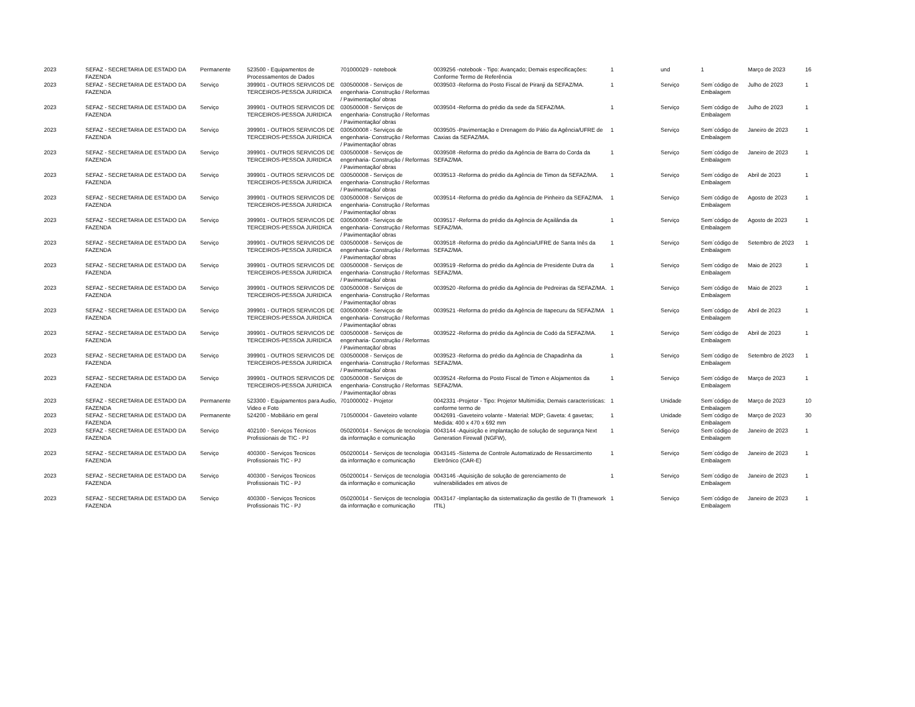| 2023 | SEFAZ - SECRETARIA DE ESTADO DA FAZENDA | Permanente | 523500 - Equipamentos de Processamentos de Dados | 701000029 - notebook | 0039256 -notebook - Tipo: Avançado; Demais especificações: Conforme Termo de Referência | 1 | und | 1 | Março de 2023 | 16 |
| 2023 | SEFAZ - SECRETARIA DE ESTADO DA FAZENDA | Serviço | 399901 - OUTROS SERVICOS DE TERCEIROS-PESSOA JURIDICA | 030500008 - Serviços de engenharia- Construção / Reformas / Pavimentação/ obras | 0039503 -Reforma do Posto Fiscal de Piranji da SEFAZ/MA. | 1 | Serviço | Sem´código de Embalagem | Julho de 2023 | 1 |
| 2023 | SEFAZ - SECRETARIA DE ESTADO DA FAZENDA | Serviço | 399901 - OUTROS SERVICOS DE TERCEIROS-PESSOA JURIDICA | 030500008 - Serviços de engenharia- Construção / Reformas / Pavimentação/ obras | 0039504 -Reforma do prédio da sede da SEFAZ/MA. | 1 | Serviço | Sem´código de Embalagem | Julho de 2023 | 1 |
| 2023 | SEFAZ - SECRETARIA DE ESTADO DA FAZENDA | Serviço | 399901 - OUTROS SERVICOS DE TERCEIROS-PESSOA JURIDICA | 030500008 - Serviços de engenharia- Construção / Reformas / Pavimentação/ obras | 0039505 -Pavimentação e Drenagem do Pátio da Agência/UFRE de Caxias da SEFAZ/MA. | 1 | Serviço | Sem´código de Embalagem | Janeiro de 2023 | 1 |
| 2023 | SEFAZ - SECRETARIA DE ESTADO DA FAZENDA | Serviço | 399901 - OUTROS SERVICOS DE TERCEIROS-PESSOA JURIDICA | 030500008 - Serviços de engenharia- Construção / Reformas / Pavimentação/ obras | 0039508 -Reforma do prédio da Agência de Barra do Corda da SEFAZ/MA. | 1 | Serviço | Sem´código de Embalagem | Janeiro de 2023 | 1 |
| 2023 | SEFAZ - SECRETARIA DE ESTADO DA FAZENDA | Serviço | 399901 - OUTROS SERVICOS DE TERCEIROS-PESSOA JURIDICA | 030500008 - Serviços de engenharia- Construção / Reformas / Pavimentação/ obras | 0039513 -Reforma do prédio da Agência de Timon da SEFAZ/MA. | 1 | Serviço | Sem´código de Embalagem | Abril de 2023 | 1 |
| 2023 | SEFAZ - SECRETARIA DE ESTADO DA FAZENDA | Serviço | 399901 - OUTROS SERVICOS DE TERCEIROS-PESSOA JURIDICA | 030500008 - Serviços de engenharia- Construção / Reformas / Pavimentação/ obras | 0039514 -Reforma do prédio da Agência de Pinheiro da SEFAZ/MA. | 1 | Serviço | Sem´código de Embalagem | Agosto de 2023 | 1 |
| 2023 | SEFAZ - SECRETARIA DE ESTADO DA FAZENDA | Serviço | 399901 - OUTROS SERVICOS DE TERCEIROS-PESSOA JURIDICA | 030500008 - Serviços de engenharia- Construção / Reformas / Pavimentação/ obras | 0039517 -Reforma do prédio da Agência de Açailândia da SEFAZ/MA. | 1 | Serviço | Sem´código de Embalagem | Agosto de 2023 | 1 |
| 2023 | SEFAZ - SECRETARIA DE ESTADO DA FAZENDA | Serviço | 399901 - OUTROS SERVICOS DE TERCEIROS-PESSOA JURIDICA | 030500008 - Serviços de engenharia- Construção / Reformas / Pavimentação/ obras | 0039518 -Reforma do prédio da Agência/UFRE de Santa Inês da SEFAZ/MA. | 1 | Serviço | Sem´código de Embalagem | Setembro de 2023 | 1 |
| 2023 | SEFAZ - SECRETARIA DE ESTADO DA FAZENDA | Serviço | 399901 - OUTROS SERVICOS DE TERCEIROS-PESSOA JURIDICA | 030500008 - Serviços de engenharia- Construção / Reformas / Pavimentação/ obras | 0039519 -Reforma do prédio da Agência de Presidente Dutra da SEFAZ/MA. | 1 | Serviço | Sem´código de Embalagem | Maio de 2023 | 1 |
| 2023 | SEFAZ - SECRETARIA DE ESTADO DA FAZENDA | Serviço | 399901 - OUTROS SERVICOS DE TERCEIROS-PESSOA JURIDICA | 030500008 - Serviços de engenharia- Construção / Reformas / Pavimentação/ obras | 0039520 -Reforma do prédio da Agência de Pedreiras da SEFAZ/MA. | 1 | Serviço | Sem´código de Embalagem | Maio de 2023 | 1 |
| 2023 | SEFAZ - SECRETARIA DE ESTADO DA FAZENDA | Serviço | 399901 - OUTROS SERVICOS DE TERCEIROS-PESSOA JURIDICA | 030500008 - Serviços de engenharia- Construção / Reformas / Pavimentação/ obras | 0039521 -Reforma do prédio da Agência de Itapecuru da SEFAZ/MA | 1 | Serviço | Sem´código de Embalagem | Abril de 2023 | 1 |
| 2023 | SEFAZ - SECRETARIA DE ESTADO DA FAZENDA | Serviço | 399901 - OUTROS SERVICOS DE TERCEIROS-PESSOA JURIDICA | 030500008 - Serviços de engenharia- Construção / Reformas / Pavimentação/ obras | 0039522 -Reforma do prédio da Agência de Codó da SEFAZ/MA. | 1 | Serviço | Sem´código de Embalagem | Abril de 2023 | 1 |
| 2023 | SEFAZ - SECRETARIA DE ESTADO DA FAZENDA | Serviço | 399901 - OUTROS SERVICOS DE TERCEIROS-PESSOA JURIDICA | 030500008 - Serviços de engenharia- Construção / Reformas / Pavimentação/ obras | 0039523 -Reforma do prédio da Agência de Chapadinha da SEFAZ/MA. | 1 | Serviço | Sem´código de Embalagem | Setembro de 2023 | 1 |
| 2023 | SEFAZ - SECRETARIA DE ESTADO DA FAZENDA | Serviço | 399901 - OUTROS SERVICOS DE TERCEIROS-PESSOA JURIDICA | 030500008 - Serviços de engenharia- Construção / Reformas / Pavimentação/ obras | 0039524 -Reforma do Posto Fiscal de Timon e Alojamentos da SEFAZ/MA. | 1 | Serviço | Sem´código de Embalagem | Março de 2023 | 1 |
| 2023 | SEFAZ - SECRETARIA DE ESTADO DA FAZENDA | Permanente | 523300 - Equipamentos para Audio, Video e Foto | 701000002 - Projetor | 0042331 -Projetor - Tipo: Projetor Multimídia; Demais características: conforme termo de | 1 | Unidade | Sem´código de Embalagem | Março de 2023 | 10 |
| 2023 | SEFAZ - SECRETARIA DE ESTADO DA FAZENDA | Permanente | 524200 - Mobiliário em geral | 710500004 - Gaveteiro volante | 0042691 -Gaveteiro volante - Material: MDP; Gaveta: 4 gavetas; Medida: 400 x 470 x 692 mm | 1 | Unidade | Sem´código de Embalagem | Março de 2023 | 30 |
| 2023 | SEFAZ - SECRETARIA DE ESTADO DA FAZENDA | Serviço | 402100 - Serviços Técnicos Profissionais de TIC - PJ | 050200014 - Serviços de tecnologia da informação e comunicação | 0043144 -Aquisição e implantação de solução de segurança Next Generation Firewall (NGFW), | 1 | Serviço | Sem´código de Embalagem | Janeiro de 2023 | 1 |
| 2023 | SEFAZ - SECRETARIA DE ESTADO DA FAZENDA | Serviço | 400300 - Serviços Tecnicos Profissionais TIC - PJ | 050200014 - Serviços de tecnologia da informação e comunicação | 0043145 -Sistema de Controle Automatizado de Ressarcimento Eletrônico (CAR-E) | 1 | Serviço | Sem´código de Embalagem | Janeiro de 2023 | 1 |
| 2023 | SEFAZ - SECRETARIA DE ESTADO DA FAZENDA | Serviço | 400300 - Serviços Tecnicos Profissionais TIC - PJ | 050200014 - Serviços de tecnologia da informação e comunicação | 0043146 -Aquisição de solução de gerenciamento de vulnerabilidades em ativos de | 1 | Serviço | Sem´código de Embalagem | Janeiro de 2023 | 1 |
| 2023 | SEFAZ - SECRETARIA DE ESTADO DA FAZENDA | Serviço | 400300 - Serviços Tecnicos Profissionais TIC - PJ | 050200014 - Serviços de tecnologia da informação e comunicação | 0043147 -Implantação da sistematização da gestão de TI (framework ITIL) | 1 | Serviço | Sem´código de Embalagem | Janeiro de 2023 | 1 |